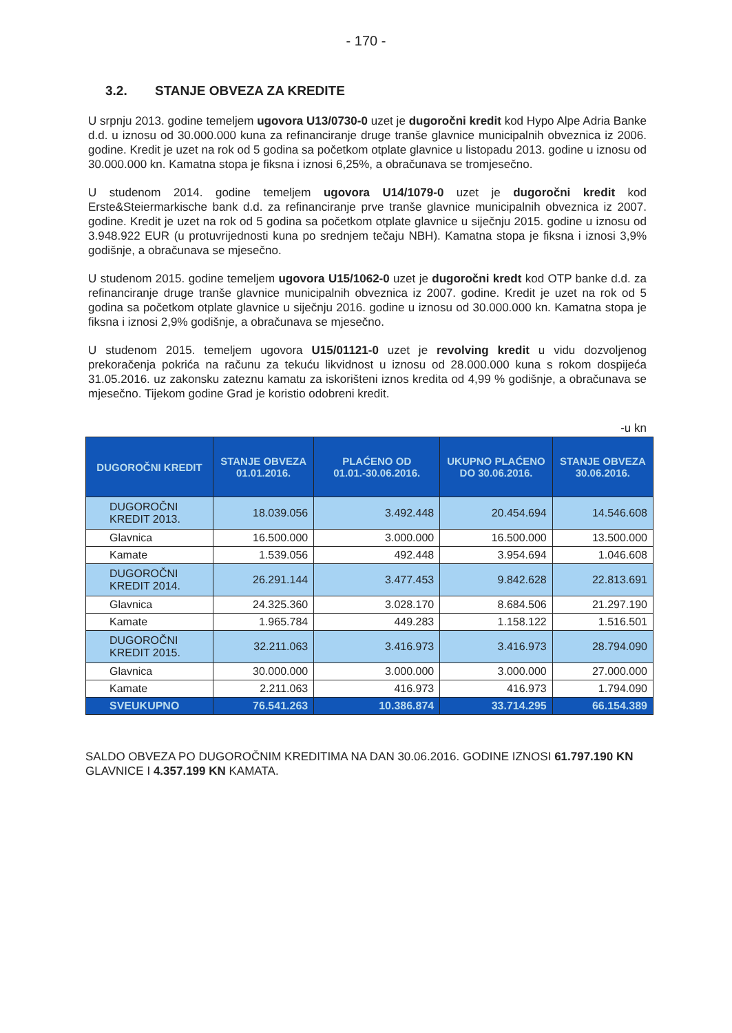- 170 -
3.2. STANJE OBVEZA ZA KREDITE
U srpnju 2013. godine temeljem ugovora U13/0730-0 uzet je dugoročni kredit kod Hypo Alpe Adria Banke d.d. u iznosu od 30.000.000 kuna za refinanciranje druge tranše glavnice municipalnih obveznica iz 2006. godine. Kredit je uzet na rok od 5 godina sa početkom otplate glavnice u listopadu 2013. godine u iznosu od 30.000.000 kn. Kamatna stopa je fiksna i iznosi 6,25%, a obračunava se tromjesečno.
U studenom 2014. godine temeljem ugovora U14/1079-0 uzet je dugoročni kredit kod Erste&Steiermarkische bank d.d. za refinanciranje prve tranše glavnice municipalnih obveznica iz 2007. godine. Kredit je uzet na rok od 5 godina sa početkom otplate glavnice u siječnju 2015. godine u iznosu od 3.948.922 EUR (u protuvrijednosti kuna po srednjem tečaju NBH). Kamatna stopa je fiksna i iznosi 3,9% godišnje, a obračunava se mjesečno.
U studenom 2015. godine temeljem ugovora U15/1062-0 uzet je dugoročni kredt kod OTP banke d.d. za refinanciranje druge tranše glavnice municipalnih obveznica iz 2007. godine. Kredit je uzet na rok od 5 godina sa početkom otplate glavnice u siječnju 2016. godine u iznosu od 30.000.000 kn. Kamatna stopa je fiksna i iznosi 2,9% godišnje, a obračunava se mjesečno.
U studenom 2015. temeljem ugovora U15/01121-0 uzet je revolving kredit u vidu dozvoljenog prekoračenja pokrića na računu za tekuću likvidnost u iznosu od 28.000.000 kuna s rokom dospijeća 31.05.2016. uz zakonsku zateznu kamatu za iskorišteni iznos kredita od 4,99 % godišnje, a obračunava se mjesečno. Tijekom godine Grad je koristio odobreni kredit.
-u kn
| DUGOROČNI KREDIT | STANJE OBVEZA 01.01.2016. | PLAĆENO OD 01.01.-30.06.2016. | UKUPNO PLAĆENO DO 30.06.2016. | STANJE OBVEZA 30.06.2016. |
| --- | --- | --- | --- | --- |
| DUGOROČNI KREDIT 2013. | 18.039.056 | 3.492.448 | 20.454.694 | 14.546.608 |
| Glavnica | 16.500.000 | 3.000.000 | 16.500.000 | 13.500.000 |
| Kamate | 1.539.056 | 492.448 | 3.954.694 | 1.046.608 |
| DUGOROČNI KREDIT 2014. | 26.291.144 | 3.477.453 | 9.842.628 | 22.813.691 |
| Glavnica | 24.325.360 | 3.028.170 | 8.684.506 | 21.297.190 |
| Kamate | 1.965.784 | 449.283 | 1.158.122 | 1.516.501 |
| DUGOROČNI KREDIT 2015. | 32.211.063 | 3.416.973 | 3.416.973 | 28.794.090 |
| Glavnica | 30.000.000 | 3.000.000 | 3.000.000 | 27.000.000 |
| Kamate | 2.211.063 | 416.973 | 416.973 | 1.794.090 |
| SVEUKUPNO | 76.541.263 | 10.386.874 | 33.714.295 | 66.154.389 |
SALDO OBVEZA PO DUGOROČNIM KREDITIMA NA DAN 30.06.2016. GODINE IZNOSI 61.797.190 KN GLAVNICE I 4.357.199 KN KAMATA.